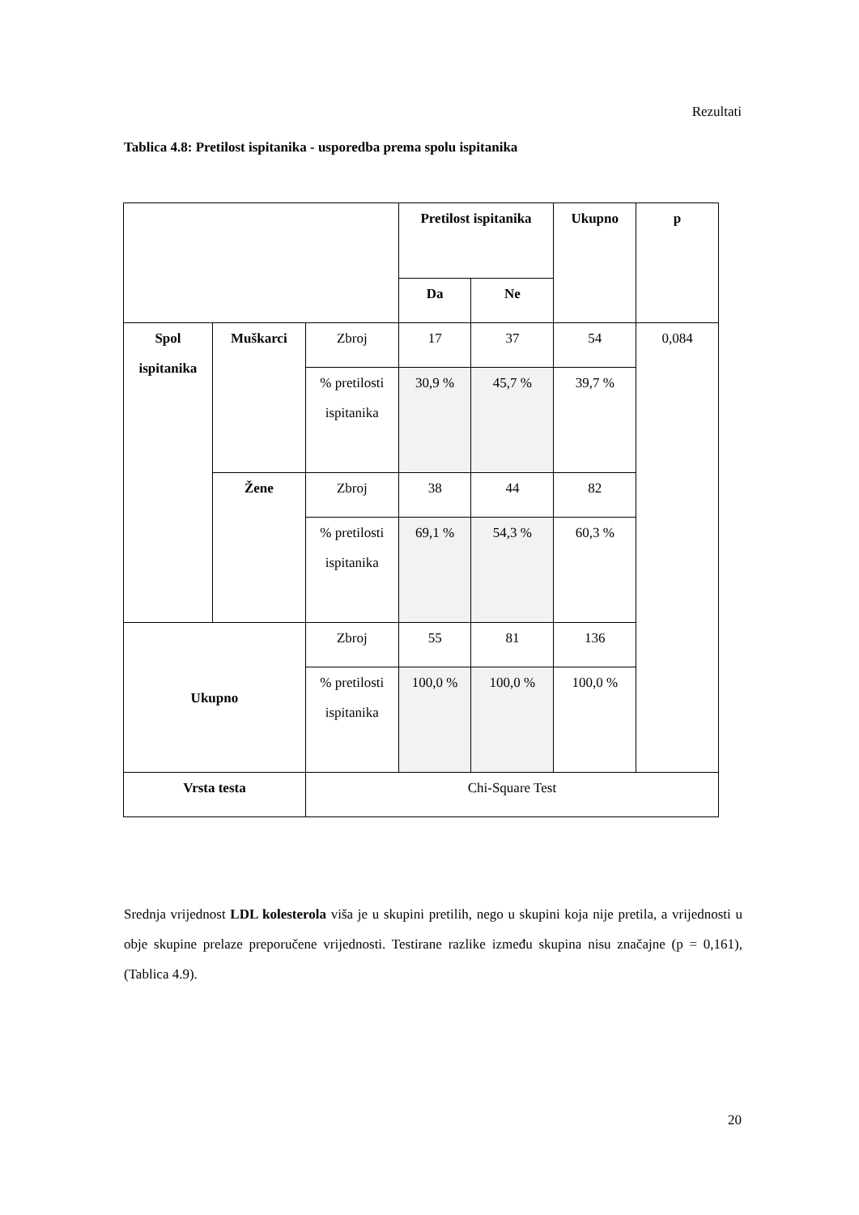Rezultati
Tablica 4.8: Pretilost ispitanika - usporedba prema spolu ispitanika
| | | | Pretilost ispitanika | | Ukupno | p |
| --- | --- | --- | --- | --- | --- | --- |
| | | | Da | Ne | | |
| Spol ispitanika | Muškarci | Zbroj | 17 | 37 | 54 | 0,084 |
| | | % pretilosti ispitanika | 30,9 % | 45,7 % | 39,7 % | |
| | Žene | Zbroj | 38 | 44 | 82 | |
| | | % pretilosti ispitanika | 69,1 % | 54,3 % | 60,3 % | |
| Ukupno | | Zbroj | 55 | 81 | 136 | |
| | | % pretilosti ispitanika | 100,0 % | 100,0 % | 100,0 % | |
| Vrsta testa | | Chi-Square Test | | | | |
Srednja vrijednost LDL kolesterola viša je u skupini pretilih, nego u skupini koja nije pretila, a vrijednosti u obje skupine prelaze preporučene vrijednosti. Testirane razlike između skupina nisu značajne (p = 0,161), (Tablica 4.9).
20